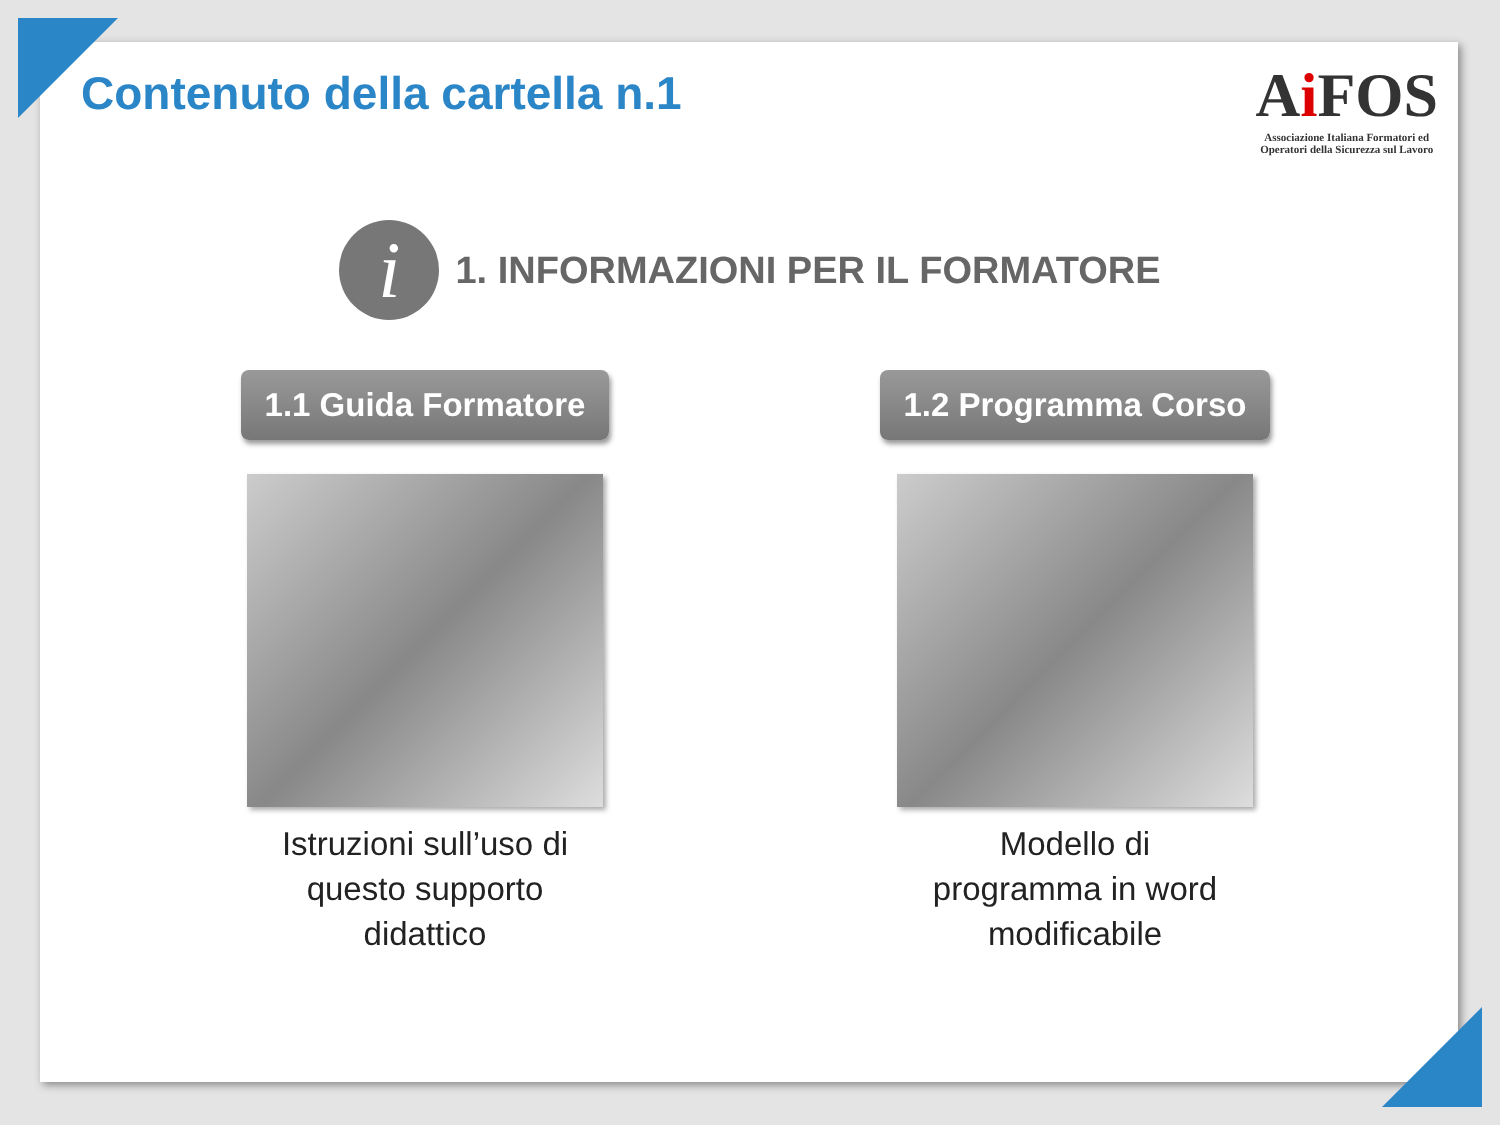Contenuto della cartella n.1
Ai FOS
Associazione Italiana Formatori ed
Operatori della Sicurezza sul Lavoro
i
1. INFORMAZIONI PER IL FORMATORE
1.1 Guida Formatore
Istruzioni sull’uso di
questo supporto
didattico
1.2 Programma Corso
Modello di
programma in word
modificabile